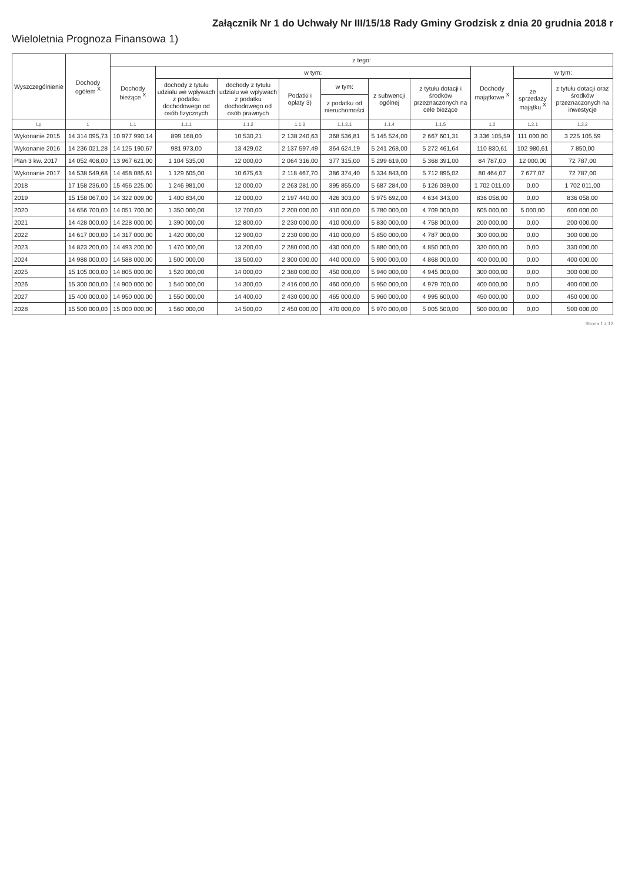Załącznik Nr 1 do Uchwały Nr III/15/18 Rady Gminy Grodzisk z dnia 20 grudnia 2018 r
Wieloletnia Prognoza Finansowa 1)
| Wyszczególnienie | Dochody ogółem <sup>X</sup> | z tego: | | | | | | | | | |
| --- | --- | --- | --- | --- | --- | --- | --- | --- | --- | --- | --- |
| | | Dochody bieżące <sup>X</sup> | w tym: | | | | | | Dochody majątkowe <sup>X</sup> | w tym: | |
| | | | dochody z tytułu udziału we wpływach z podatku dochodowego od osób fizycznych | dochody z tytułu udziału we wpływach z podatku dochodowego od osób prawnych | Podatki i opłaty 3) | w tym: | z subwencji ogólnej | z tytułu dotacji i środków przeznaczonych na cele bieżące | | ze sprzedaży majątku <sup>X</sup> | z tytułu dotacji oraz środków przeznaczonych na inwestycje |
| | | | | | | z podatku od nieruchomości | | | | | |
| Lp | 1 | 1.1 | 1.1.1 | 1.1.2 | 1.1.3 | 1.1.3.1 | 1.1.4 | 1.1.5 | 1.2 | 1.2.1 | 1.2.2 |
| Wykonanie 2015 | 14 314 095,73 | 10 977 990,14 | 899 168,00 | 10 530,21 | 2 138 240,63 | 368 536,81 | 5 145 524,00 | 2 667 601,31 | 3 336 105,59 | 111 000,00 | 3 225 105,59 |
| Wykonanie 2016 | 14 236 021,28 | 14 125 190,67 | 981 973,00 | 13 429,02 | 2 137 597,49 | 364 624,19 | 5 241 268,00 | 5 272 461,64 | 110 830,61 | 102 980,61 | 7 850,00 |
| Plan 3 kw. 2017 | 14 052 408,00 | 13 967 621,00 | 1 104 535,00 | 12 000,00 | 2 064 316,00 | 377 315,00 | 5 299 619,00 | 5 368 391,00 | 84 787,00 | 12 000,00 | 72 787,00 |
| Wykonanie 2017 | 14 538 549,68 | 14 458 085,61 | 1 129 605,00 | 10 675,63 | 2 118 467,70 | 386 374,40 | 5 334 843,00 | 5 712 895,02 | 80 464,07 | 7 677,07 | 72 787,00 |
| 2018 | 17 158 236,00 | 15 456 225,00 | 1 246 981,00 | 12 000,00 | 2 263 281,00 | 395 855,00 | 5 687 284,00 | 6 126 039,00 | 1 702 011,00 | 0,00 | 1 702 011,00 |
| 2019 | 15 158 067,00 | 14 322 009,00 | 1 400 834,00 | 12 000,00 | 2 197 440,00 | 426 303,00 | 5 975 692,00 | 4 634 343,00 | 836 058,00 | 0,00 | 836 058,00 |
| 2020 | 14 656 700,00 | 14 051 700,00 | 1 350 000,00 | 12 700,00 | 2 200 000,00 | 410 000,00 | 5 780 000,00 | 4 709 000,00 | 605 000,00 | 5 000,00 | 600 000,00 |
| 2021 | 14 428 000,00 | 14 228 000,00 | 1 390 000,00 | 12 800,00 | 2 230 000,00 | 410 000,00 | 5 830 000,00 | 4 758 000,00 | 200 000,00 | 0,00 | 200 000,00 |
| 2022 | 14 617 000,00 | 14 317 000,00 | 1 420 000,00 | 12 900,00 | 2 230 000,00 | 410 000,00 | 5 850 000,00 | 4 787 000,00 | 300 000,00 | 0,00 | 300 000,00 |
| 2023 | 14 823 200,00 | 14 493 200,00 | 1 470 000,00 | 13 200,00 | 2 280 000,00 | 430 000,00 | 5 880 000,00 | 4 850 000,00 | 330 000,00 | 0,00 | 330 000,00 |
| 2024 | 14 988 000,00 | 14 588 000,00 | 1 500 000,00 | 13 500,00 | 2 300 000,00 | 440 000,00 | 5 900 000,00 | 4 868 000,00 | 400 000,00 | 0,00 | 400 000,00 |
| 2025 | 15 105 000,00 | 14 805 000,00 | 1 520 000,00 | 14 000,00 | 2 380 000,00 | 450 000,00 | 5 940 000,00 | 4 945 000,00 | 300 000,00 | 0,00 | 300 000,00 |
| 2026 | 15 300 000,00 | 14 900 000,00 | 1 540 000,00 | 14 300,00 | 2 416 000,00 | 460 000,00 | 5 950 000,00 | 4 979 700,00 | 400 000,00 | 0,00 | 400 000,00 |
| 2027 | 15 400 000,00 | 14 950 000,00 | 1 550 000,00 | 14 400,00 | 2 430 000,00 | 465 000,00 | 5 960 000,00 | 4 995 600,00 | 450 000,00 | 0,00 | 450 000,00 |
| 2028 | 15 500 000,00 | 15 000 000,00 | 1 560 000,00 | 14 500,00 | 2 450 000,00 | 470 000,00 | 5 970 000,00 | 5 005 500,00 | 500 000,00 | 0,00 | 500 000,00 |
Strona 1 z 12